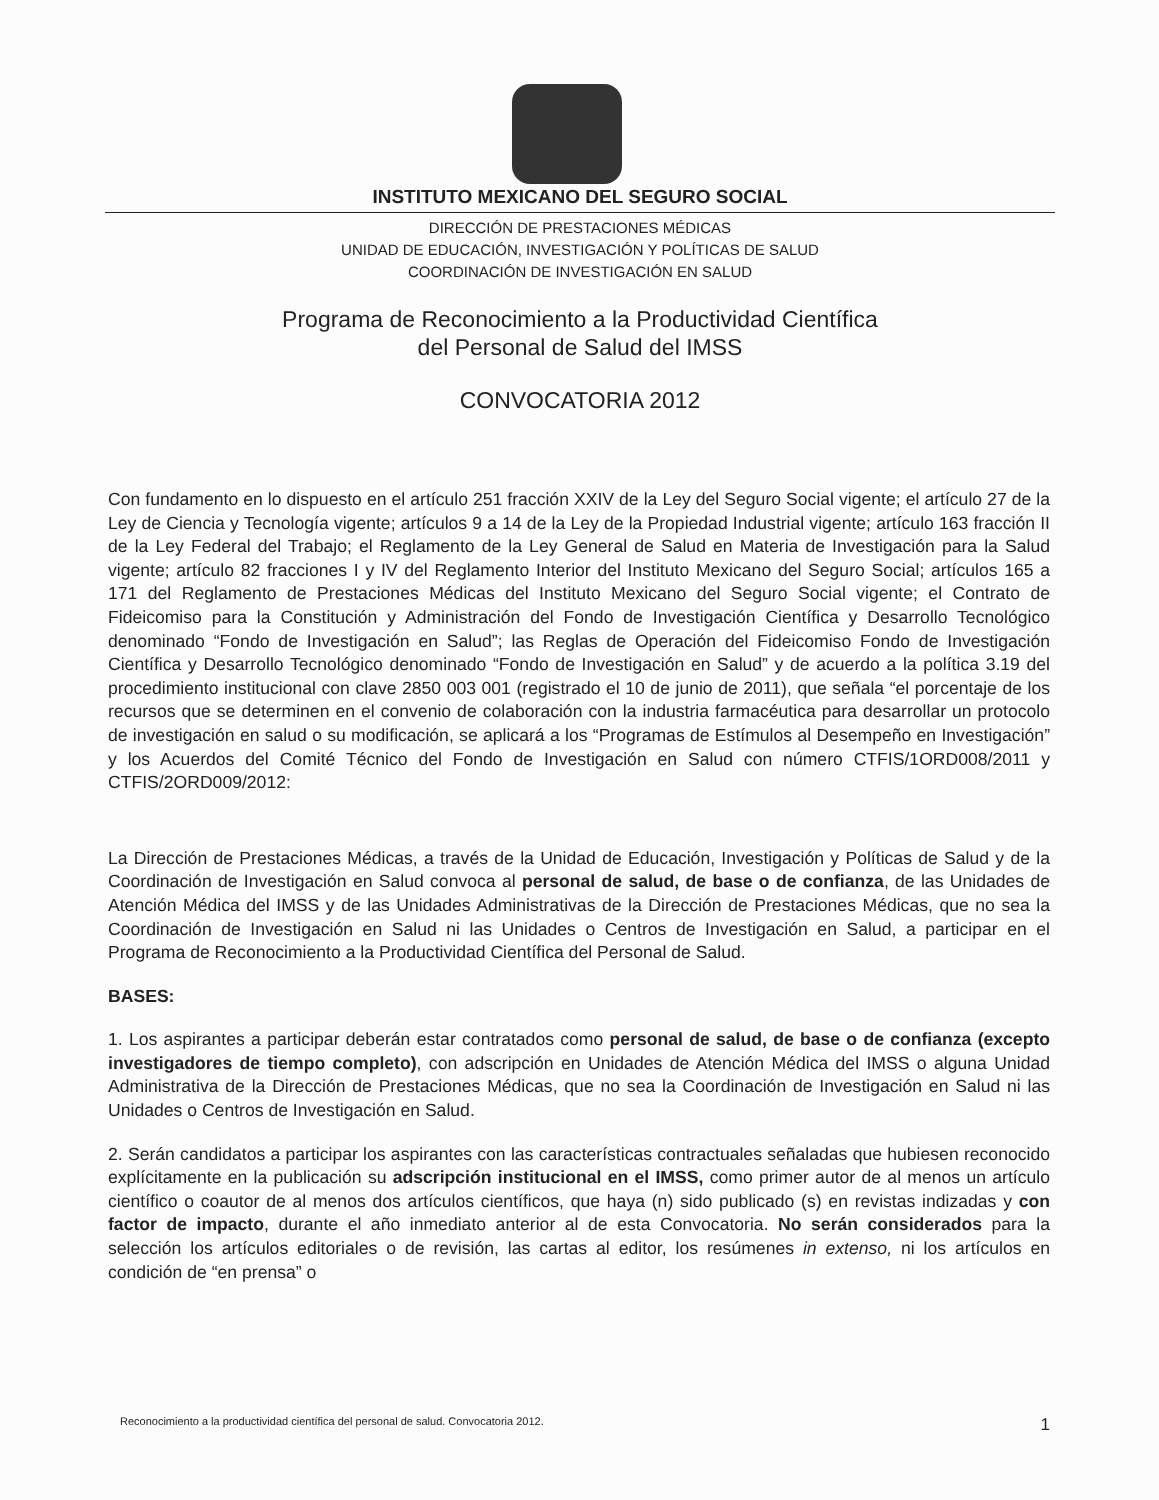INSTITUTO MEXICANO DEL SEGURO SOCIAL
DIRECCIÓN DE PRESTACIONES MÉDICAS
UNIDAD DE EDUCACIÓN, INVESTIGACIÓN Y POLÍTICAS DE SALUD
COORDINACIÓN DE INVESTIGACIÓN EN SALUD
Programa de Reconocimiento a la Productividad Científica
del Personal de Salud del IMSS
CONVOCATORIA 2012
Con fundamento en lo dispuesto en el artículo 251 fracción XXIV de la Ley del Seguro Social vigente; el artículo 27 de la Ley de Ciencia y Tecnología vigente; artículos 9 a 14 de la Ley de la Propiedad Industrial vigente; artículo 163 fracción II de la Ley Federal del Trabajo; el Reglamento de la Ley General de Salud en Materia de Investigación para la Salud vigente; artículo 82 fracciones I y IV del Reglamento Interior del Instituto Mexicano del Seguro Social; artículos 165 a 171 del Reglamento de Prestaciones Médicas del Instituto Mexicano del Seguro Social vigente; el Contrato de Fideicomiso para la Constitución y Administración del Fondo de Investigación Científica y Desarrollo Tecnológico denominado “Fondo de Investigación en Salud”; las Reglas de Operación del Fideicomiso Fondo de Investigación Científica y Desarrollo Tecnológico denominado “Fondo de Investigación en Salud” y de acuerdo a la política 3.19 del procedimiento institucional con clave 2850 003 001 (registrado el 10 de junio de 2011), que señala “el porcentaje de los recursos que se determinen en el convenio de colaboración con la industria farmacéutica para desarrollar un protocolo de investigación en salud o su modificación, se aplicará a los “Programas de Estímulos al Desempeño en Investigación” y los Acuerdos del Comité Técnico del Fondo de Investigación en Salud con número CTFIS/1ORD008/2011 y CTFIS/2ORD009/2012:
La Dirección de Prestaciones Médicas, a través de la Unidad de Educación, Investigación y Políticas de Salud y de la Coordinación de Investigación en Salud convoca al personal de salud, de base o de confianza, de las Unidades de Atención Médica del IMSS y de las Unidades Administrativas de la Dirección de Prestaciones Médicas, que no sea la Coordinación de Investigación en Salud ni las Unidades o Centros de Investigación en Salud, a participar en el Programa de Reconocimiento a la Productividad Científica del Personal de Salud.
BASES:
1. Los aspirantes a participar deberán estar contratados como personal de salud, de base o de confianza (excepto investigadores de tiempo completo), con adscripción en Unidades de Atención Médica del IMSS o alguna Unidad Administrativa de la Dirección de Prestaciones Médicas, que no sea la Coordinación de Investigación en Salud ni las Unidades o Centros de Investigación en Salud.
2. Serán candidatos a participar los aspirantes con las características contractuales señaladas que hubiesen reconocido explícitamente en la publicación su adscripción institucional en el IMSS, como primer autor de al menos un artículo científico o coautor de al menos dos artículos científicos, que haya (n) sido publicado (s) en revistas indizadas y con factor de impacto, durante el año inmediato anterior al de esta Convocatoria. No serán considerados para la selección los artículos editoriales o de revisión, las cartas al editor, los resúmenes in extenso, ni los artículos en condición de “en prensa” o
Reconocimiento a la productividad científica del personal de salud. Convocatoria 2012. 1